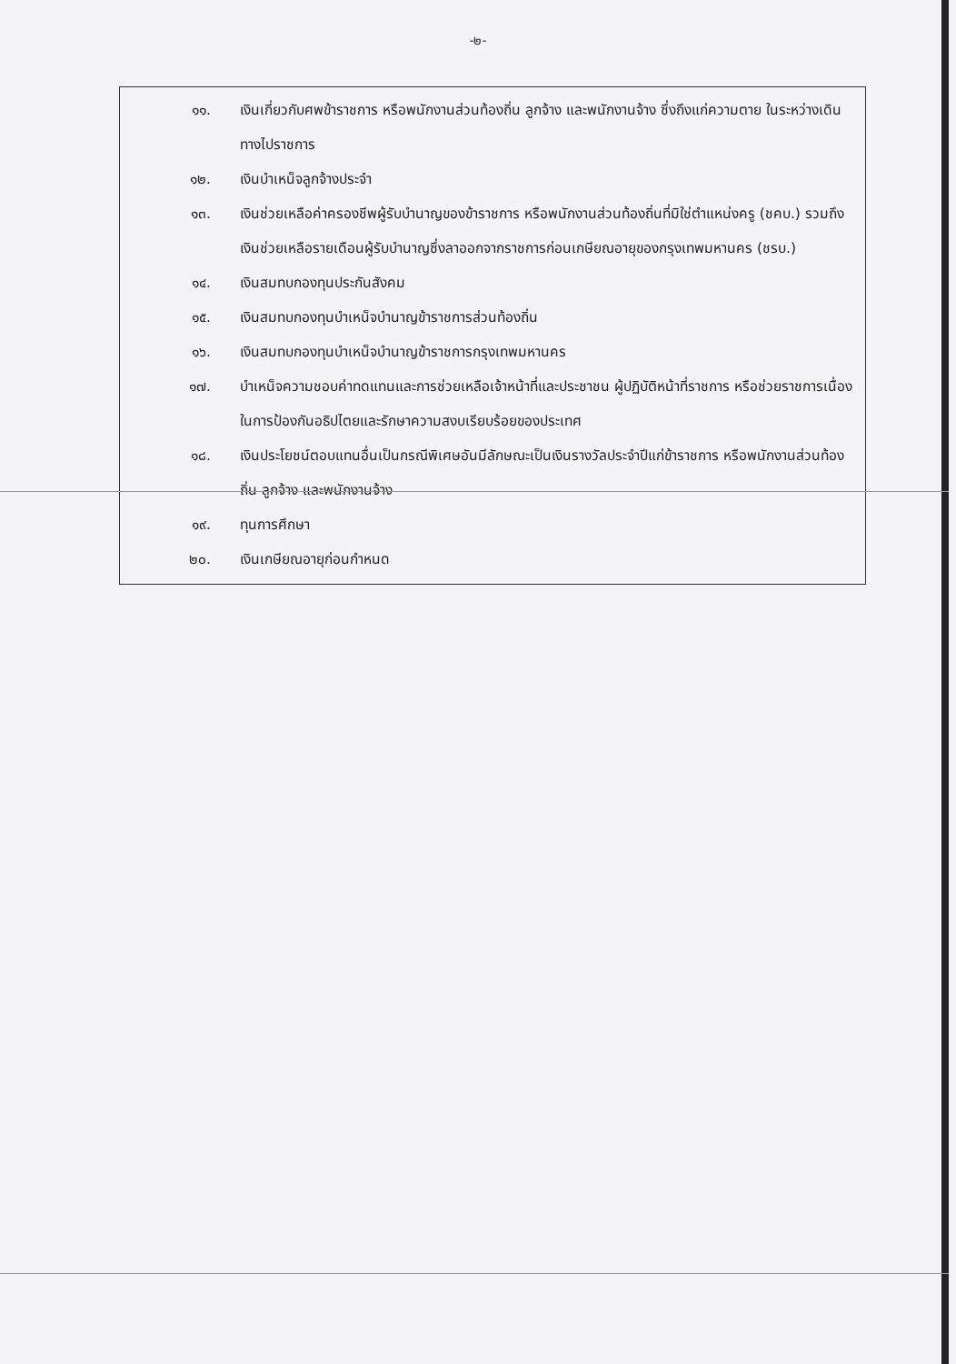-๒-
๑๑. เงินเกี่ยวกับศพข้าราชการ หรือพนักงานส่วนท้องถิ่น ลูกจ้าง และพนักงานจ้าง ซึ่งถึงแก่ความตาย ในระหว่างเดินทางไปราชการ
๑๒. เงินบำเหน็จลูกจ้างประจำ
๑๓. เงินช่วยเหลือค่าครองชีพผู้รับบำนาญของข้าราชการ หรือพนักงานส่วนท้องถิ่นที่มิใช่ตำแหน่งครู (ชคบ.) รวมถึงเงินช่วยเหลือรายเดือนผู้รับบำนาญซึ่งลาออกจากราชการก่อนเกษียณอายุของกรุงเทพมหานคร (ชรบ.)
๑๔. เงินสมทบกองทุนประกันสังคม
๑๕. เงินสมทบกองทุนบำเหน็จบำนาญข้าราชการส่วนท้องถิ่น
๑๖. เงินสมทบกองทุนบำเหน็จบำนาญข้าราชการกรุงเทพมหานคร
๑๗. บำเหน็จความชอบค่าทดแทนและการช่วยเหลือเจ้าหน้าที่และประชาชน ผู้ปฏิบัติหน้าที่ราชการ หรือช่วยราชการเนื่องในการป้องกันอธิปไตยและรักษาความสงบเรียบร้อยของประเทศ
๑๘. เงินประโยชน์ตอบแทนอื่นเป็นกรณีพิเศษอันมีลักษณะเป็นเงินรางวัลประจำปีแก่ข้าราชการ หรือพนักงานส่วนท้องถิ่น ลูกจ้าง และพนักงานจ้าง
๑๙. ทุนการศึกษา
๒๐. เงินเกษียณอายุก่อนกำหนด